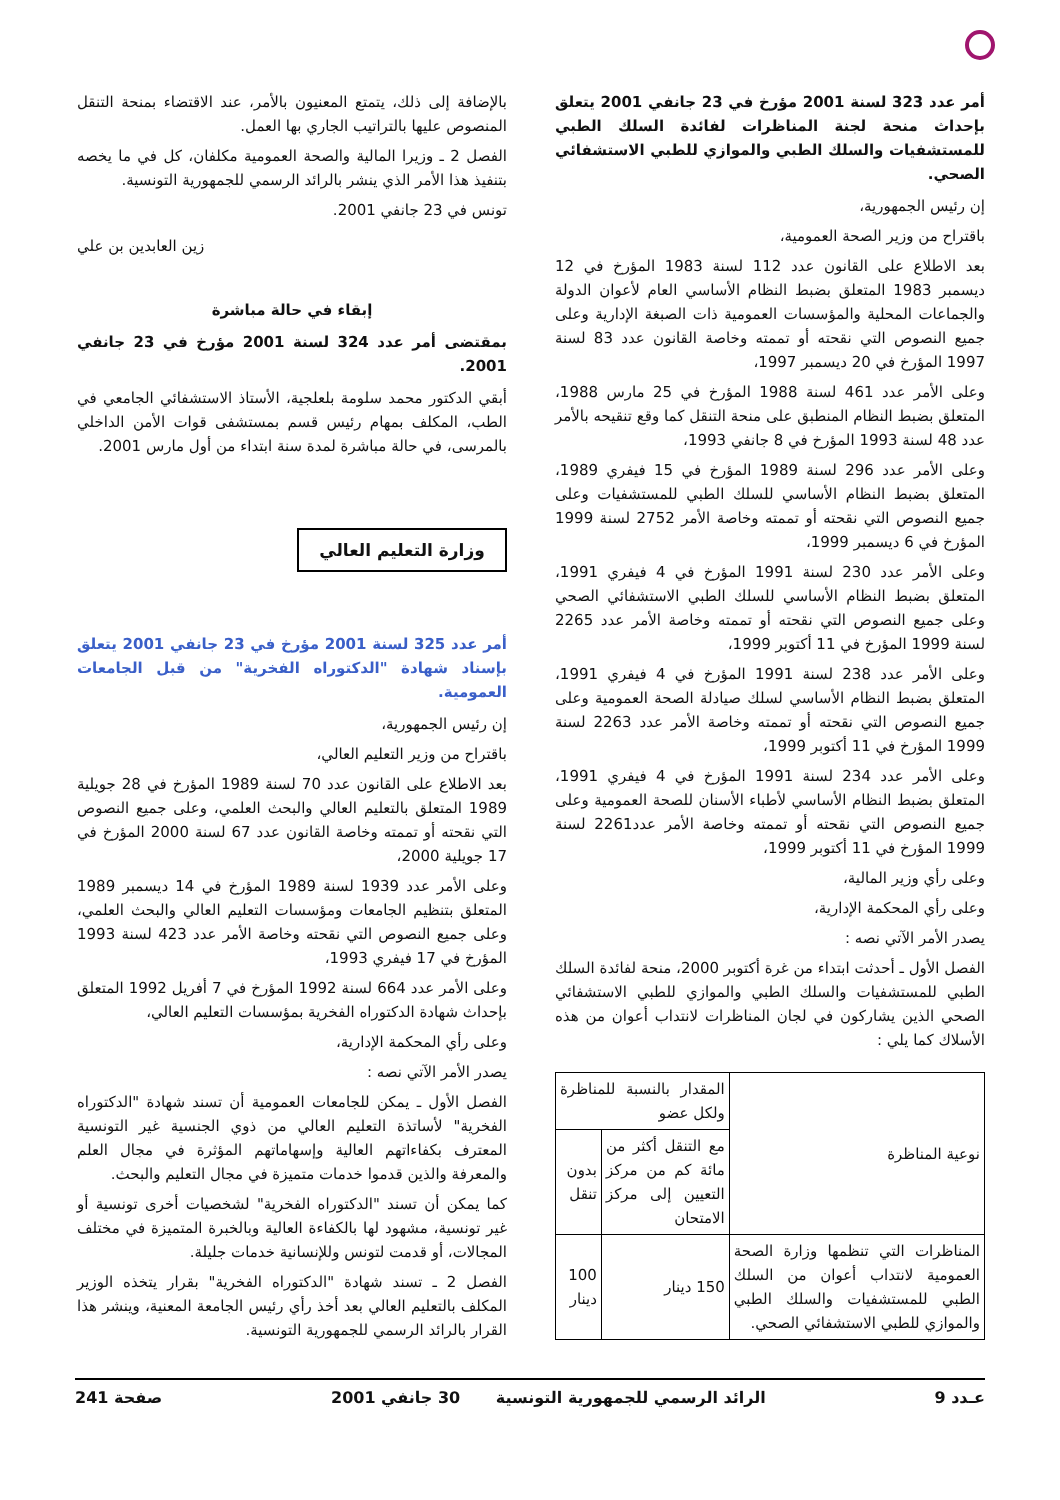أمر عدد 323 لسنة 2001 مؤرخ في 23 جانفي 2001 يتعلق بإحداث منحة لجنة المناظرات لفائدة السلك الطبي للمستشفيات والسلك الطبي والموازي للطبي الاستشفائي الصحي.
إن رئيس الجمهورية،
باقتراح من وزير الصحة العمومية،
بعد الاطلاع على القانون عدد 112 لسنة 1983 المؤرخ في 12 ديسمبر 1983 المتعلق بضبط النظام الأساسي العام لأعوان الدولة والجماعات المحلية والمؤسسات العمومية ذات الصبغة الإدارية وعلى جميع النصوص التي نقحته أو تممته وخاصة القانون عدد 83 لسنة 1997 المؤرخ في 20 ديسمبر 1997،
وعلى الأمر عدد 461 لسنة 1988 المؤرخ في 25 مارس 1988، المتعلق بضبط النظام المنطبق على منحة التنقل كما وقع تنقيحه بالأمر عدد 48 لسنة 1993 المؤرخ في 8 جانفي 1993،
وعلى الأمر عدد 296 لسنة 1989 المؤرخ في 15 فيفري 1989، المتعلق بضبط النظام الأساسي للسلك الطبي للمستشفيات وعلى جميع النصوص التي نقحته أو تممته وخاصة الأمر 2752 لسنة 1999 المؤرخ في 6 ديسمبر 1999،
وعلى الأمر عدد 230 لسنة 1991 المؤرخ في 4 فيفري 1991، المتعلق بضبط النظام الأساسي للسلك الطبي الاستشفائي الصحي وعلى جميع النصوص التي نقحته أو تممته وخاصة الأمر عدد 2265 لسنة 1999 المؤرخ في 11 أكتوبر 1999،
وعلى الأمر عدد 238 لسنة 1991 المؤرخ في 4 فيفري 1991، المتعلق بضبط النظام الأساسي لسلك صيادلة الصحة العمومية وعلى جميع النصوص التي نقحته أو تممته وخاصة الأمر عدد 2263 لسنة 1999 المؤرخ في 11 أكتوبر 1999،
وعلى الأمر عدد 234 لسنة 1991 المؤرخ في 4 فيفري 1991، المتعلق بضبط النظام الأساسي لأطباء الأسنان للصحة العمومية وعلى جميع النصوص التي نقحته أو تممته وخاصة الأمر عدد2261 لسنة 1999 المؤرخ في 11 أكتوبر 1999،
وعلى رأي وزير المالية،
وعلى رأي المحكمة الإدارية،
يصدر الأمر الآتي نصه :
الفصل الأول ـ أحدثت ابتداء من غرة أكتوبر 2000، منحة لفائدة السلك الطبي للمستشفيات والسلك الطبي والموازي للطبي الاستشفائي الصحي الذين يشاركون في لجان المناظرات لانتداب أعوان من هذه الأسلاك كما يلي :
| نوعية المناظرة | المقدار بالنسبة للمناظرة ولكل عضو | |
| --- | --- | --- |
| | مع التنقل أكثر من مائة كم من مركز التعيين إلى مركز الامتحان | بدون تنقل |
| المناظرات التي تنظمها وزارة الصحة العمومية لانتداب أعوان من السلك الطبي للمستشفيات والسلك الطبي والموازي للطبي الاستشفائي الصحي. | 150 دينار | 100 دينار |
بالإضافة إلى ذلك، يتمتع المعنيون بالأمر، عند الاقتضاء بمنحة التنقل المنصوص عليها بالتراتيب الجاري بها العمل.
الفصل 2 ـ وزيرا المالية والصحة العمومية مكلفان، كل في ما يخصه بتنفيذ هذا الأمر الذي ينشر بالرائد الرسمي للجمهورية التونسية.
تونس في 23 جانفي 2001.
زين العابدين بن علي
إبقاء في حالة مباشرة
بمقتضى أمر عدد 324 لسنة 2001 مؤرخ في 23 جانفي 2001.
أبقي الدكتور محمد سلومة بلعلجية، الأستاذ الاستشفائي الجامعي في الطب، المكلف بمهام رئيس قسم بمستشفى قوات الأمن الداخلي بالمرسى، في حالة مباشرة لمدة سنة ابتداء من أول مارس 2001.
وزارة التعليم العالي
أمر عدد 325 لسنة 2001 مؤرخ في 23 جانفي 2001 يتعلق بإسناد شهادة "الدكتوراه الفخرية" من قبل الجامعات العمومية.
إن رئيس الجمهورية،
باقتراح من وزير التعليم العالي،
بعد الاطلاع على القانون عدد 70 لسنة 1989 المؤرخ في 28 جويلية 1989 المتعلق بالتعليم العالي والبحث العلمي، وعلى جميع النصوص التي نقحته أو تممته وخاصة القانون عدد 67 لسنة 2000 المؤرخ في 17 جويلية 2000،
وعلى الأمر عدد 1939 لسنة 1989 المؤرخ في 14 ديسمبر 1989 المتعلق بتنظيم الجامعات ومؤسسات التعليم العالي والبحث العلمي، وعلى جميع النصوص التي نقحته وخاصة الأمر عدد 423 لسنة 1993 المؤرخ في 17 فيفري 1993،
وعلى الأمر عدد 664 لسنة 1992 المؤرخ في 7 أفريل 1992 المتعلق بإحداث شهادة الدكتوراه الفخرية بمؤسسات التعليم العالي،
وعلى رأي المحكمة الإدارية،
يصدر الأمر الآتي نصه :
الفصل الأول ـ يمكن للجامعات العمومية أن تسند شهادة "الدكتوراه الفخرية" لأساتذة التعليم العالي من ذوي الجنسية غير التونسية المعترف بكفاءاتهم العالية وإسهاماتهم المؤثرة في مجال العلم والمعرفة والذين قدموا خدمات متميزة في مجال التعليم والبحث.
كما يمكن أن تسند "الدكتوراه الفخرية" لشخصيات أخرى تونسية أو غير تونسية، مشهود لها بالكفاءة العالية وبالخبرة المتميزة في مختلف المجالات، أو قدمت لتونس وللإنسانية خدمات جليلة.
الفصل 2 ـ تسند شهادة "الدكتوراه الفخرية" بقرار يتخذه الوزير المكلف بالتعليم العالي بعد أخذ رأي رئيس الجامعة المعنية، وينشر هذا القرار بالرائد الرسمي للجمهورية التونسية.
عـدد 9 الرائد الرسمي للجمهورية التونسية 30 جانفي 2001 صفحة 241